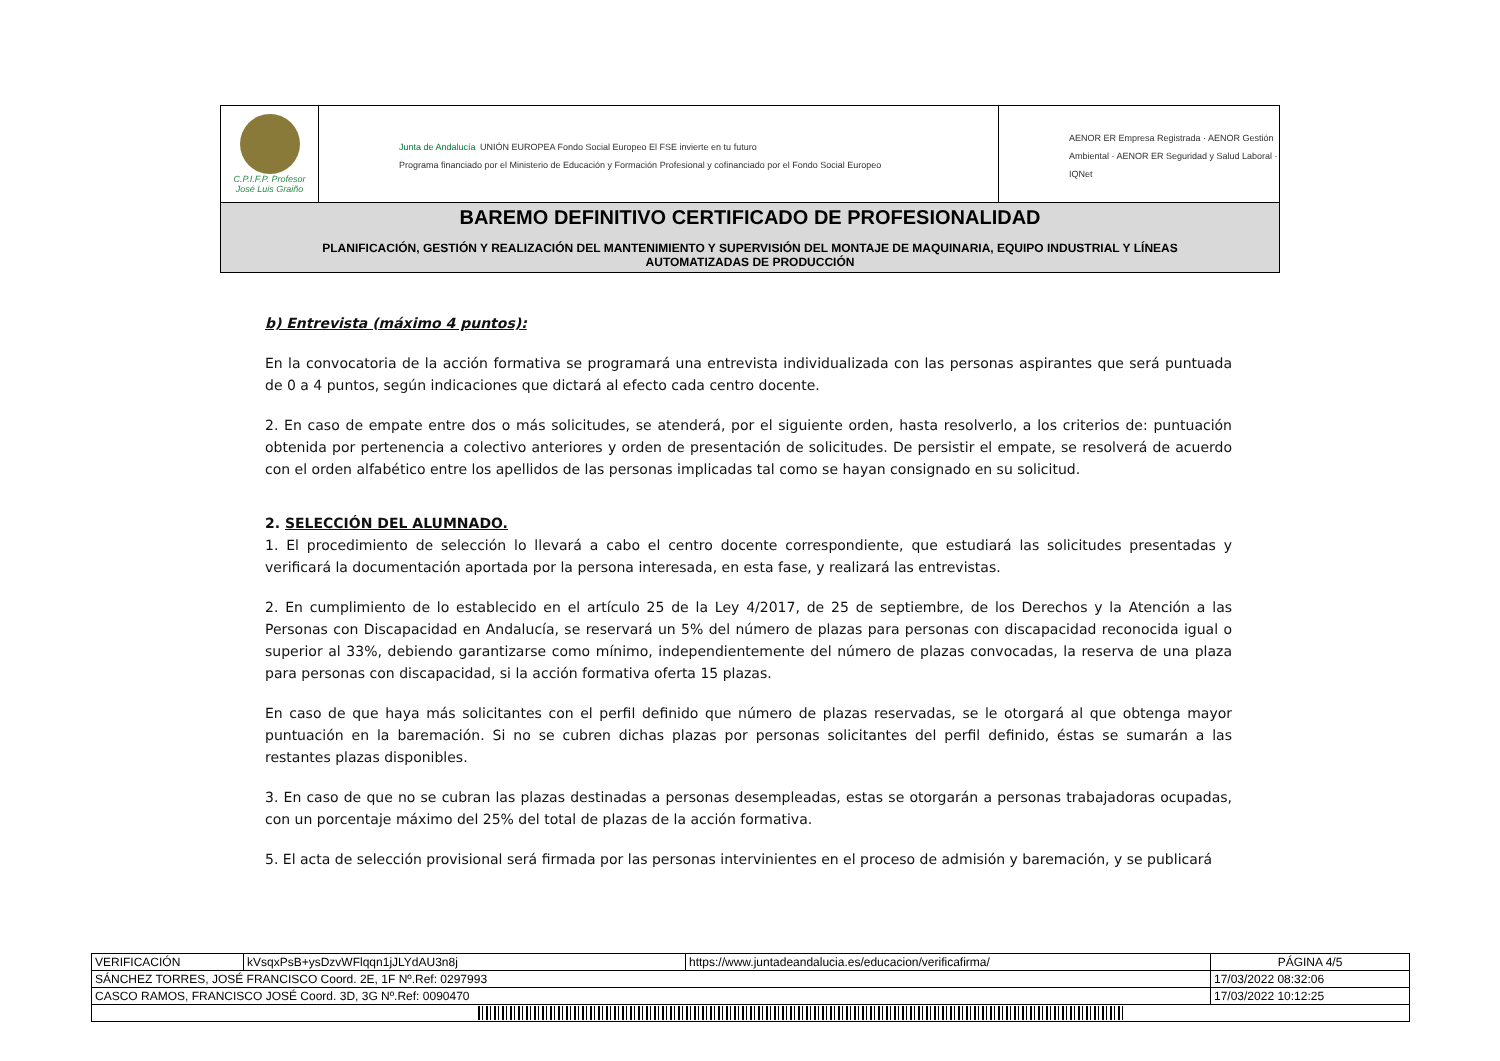| C.P.I.F.P. Profesor José Luis Graiño | Junta de Andalucía UNIÓN EUROPEA Fondo Social Europeo El FSE invierte en tu futuro Programa financiado por el Ministerio de Educación y Formación Profesional y cofinanciado por el Fondo Social Europeo | AENOR ER Empresa Registrada · AENOR Gestión Ambiental · AENOR ER Seguridad y Salud Laboral · IQNet |
| BAREMO DEFINITIVO CERTIFICADO DE PROFESIONALIDAD PLANIFICACIÓN, GESTIÓN Y REALIZACIÓN DEL MANTENIMIENTO Y SUPERVISIÓN DEL MONTAJE DE MAQUINARIA, EQUIPO INDUSTRIAL Y LÍNEAS AUTOMATIZADAS DE PRODUCCIÓN | | |
b) Entrevista (máximo 4 puntos):
En la convocatoria de la acción formativa se programará una entrevista individualizada con las personas aspirantes que será puntuada de 0 a 4 puntos, según indicaciones que dictará al efecto cada centro docente.
2. En caso de empate entre dos o más solicitudes, se atenderá, por el siguiente orden, hasta resolverlo, a los criterios de: puntuación obtenida por pertenencia a colectivo anteriores y orden de presentación de solicitudes. De persistir el empate, se resolverá de acuerdo con el orden alfabético entre los apellidos de las personas implicadas tal como se hayan consignado en su solicitud.
2. SELECCIÓN DEL ALUMNADO.
1. El procedimiento de selección lo llevará a cabo el centro docente correspondiente, que estudiará las solicitudes presentadas y verificará la documentación aportada por la persona interesada, en esta fase, y realizará las entrevistas.
2. En cumplimiento de lo establecido en el artículo 25 de la Ley 4/2017, de 25 de septiembre, de los Derechos y la Atención a las Personas con Discapacidad en Andalucía, se reservará un 5% del número de plazas para personas con discapacidad reconocida igual o superior al 33%, debiendo garantizarse como mínimo, independientemente del número de plazas convocadas, la reserva de una plaza para personas con discapacidad, si la acción formativa oferta 15 plazas.
En caso de que haya más solicitantes con el perfil definido que número de plazas reservadas, se le otorgará al que obtenga mayor puntuación en la baremación. Si no se cubren dichas plazas por personas solicitantes del perfil definido, éstas se sumarán a las restantes plazas disponibles.
3. En caso de que no se cubran las plazas destinadas a personas desempleadas, estas se otorgarán a personas trabajadoras ocupadas, con un porcentaje máximo del 25% del total de plazas de la acción formativa.
5. El acta de selección provisional será firmada por las personas intervinientes en el proceso de admisión y baremación, y se publicará
| VERIFICACIÓN | kVsqxPsB+ysDzvWFlqqn1jJLYdAU3n8j | https://www.juntadeandalucia.es/educacion/verificafirma/ | PÁGINA 4/5 |
| SÁNCHEZ TORRES, JOSÉ FRANCISCO Coord. 2E, 1F Nº.Ref: 0297993 | | | 17/03/2022 08:32:06 |
| CASCO RAMOS, FRANCISCO JOSÉ Coord. 3D, 3G Nº.Ref: 0090470 | | | 17/03/2022 10:12:25 |